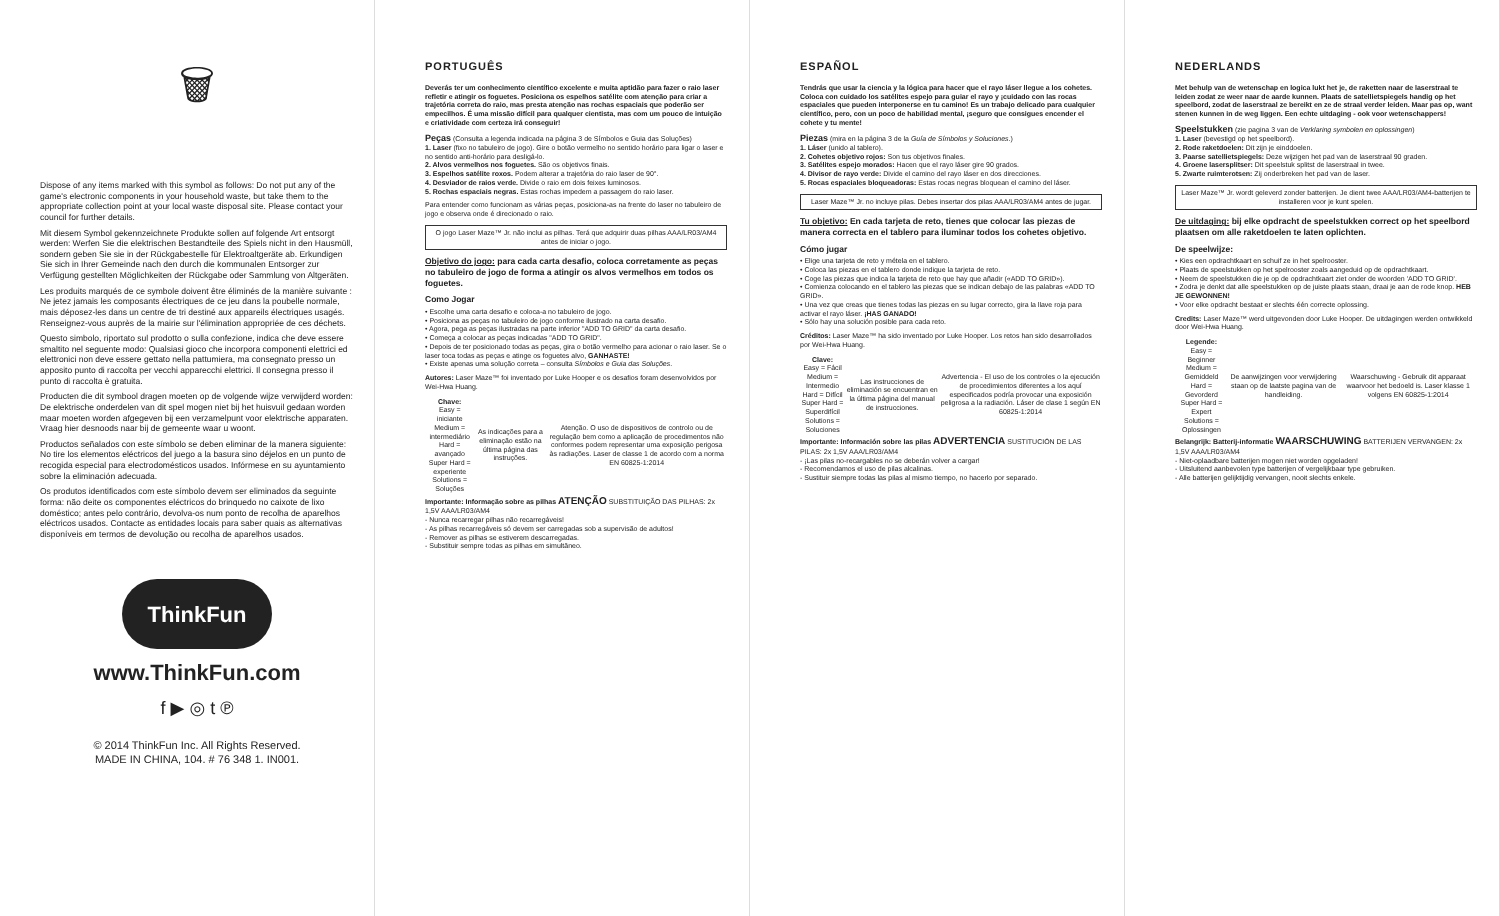🗑
Dispose of any items marked with this symbol as follows: Do not put any of the game's electronic components in your household waste, but take them to the appropriate collection point at your local waste disposal site. Please contact your council for further details.
Mit diesem Symbol gekennzeichnete Produkte sollen auf folgende Art entsorgt werden: Werfen Sie die elektrischen Bestandteile des Spiels nicht in den Hausmüll, sondern geben Sie sie in der Rückgabestelle für Elektroaltgeräte ab. Erkundigen Sie sich in Ihrer Gemeinde nach den durch die kommunalen Entsorger zur Verfügung gestellten Möglichkeiten der Rückgabe oder Sammlung von Altgeräten.
Les produits marqués de ce symbole doivent être éliminés de la manière suivante : Ne jetez jamais les composants électriques de ce jeu dans la poubelle normale, mais déposez-les dans un centre de tri destiné aux appareils électriques usagés. Renseignez-vous auprès de la mairie sur l'élimination appropriée de ces déchets.
Questo simbolo, riportato sul prodotto o sulla confezione, indica che deve essere smaltito nel seguente modo: Qualsiasi gioco che incorpora componenti elettrici ed elettronici non deve essere gettato nella pattumiera, ma consegnato presso un apposito punto di raccolta per vecchi apparecchi elettrici. Il consegna presso il punto di raccolta è gratuita.
Producten die dit symbool dragen moeten op de volgende wijze verwijderd worden: De elektrische onderdelen van dit spel mogen niet bij het huisvuil gedaan worden maar moeten worden afgegeven bij een verzamelpunt voor elektrische apparaten. Vraag hier desnoods naar bij de gemeente waar u woont.
Productos señalados con este símbolo se deben eliminar de la manera siguiente: No tire los elementos eléctricos del juego a la basura sino déjelos en un punto de recogida especial para electrodomésticos usados. Infórmese en su ayuntamiento sobre la eliminación adecuada.
Os produtos identificados com este símbolo devem ser eliminados da seguinte forma: não deite os componentes eléctricos do brinquedo no caixote de lixo doméstico; antes pelo contrário, devolva-os num ponto de recolha de aparelhos eléctricos usados. Contacte as entidades locais para saber quais as alternativas disponíveis em termos de devolução ou recolha de aparelhos usados.
ThinkFun
www.ThinkFun.com
f ▶ ◎ t ℗
© 2014 ThinkFun Inc. All Rights Reserved.
MADE IN CHINA, 104. # 76 348 1. IN001.
PORTUGUÊS
Deverás ter um conhecimento científico excelente e muita aptidão para fazer o raio laser refletir e atingir os foguetes. Posiciona os espelhos satélite com atenção para criar a trajetória correta do raio, mas presta atenção nas rochas espaciais que poderão ser empecilhos. É uma missão difícil para qualquer cientista, mas com um pouco de intuição e criatividade com certeza irá conseguir!
Peças (Consulta a legenda indicada na página 3 de Símbolos e Guia das Soluções)
1. Laser (fixo no tabuleiro de jogo). Gire o botão vermelho no sentido horário para ligar o laser e no sentido anti-horário para desligá-lo.
2. Alvos vermelhos nos foguetes. São os objetivos finais.
3. Espelhos satélite roxos. Podem alterar a trajetória do raio laser de 90°.
4. Desviador de raios verde. Divide o raio em dois feixes luminosos.
5. Rochas espaciais negras. Estas rochas impedem a passagem do raio laser.
Para entender como funcionam as várias peças, posiciona-as na frente do laser no tabuleiro de jogo e observa onde é direcionado o raio.
O jogo Laser Maze™ Jr. não inclui as pilhas. Terá que adquirir duas pilhas AAA/LR03/AM4 antes de iniciar o jogo.
Objetivo do jogo: para cada carta desafio, coloca corretamente as peças no tabuleiro de jogo de forma a atingir os alvos vermelhos em todos os foguetes.
Como Jogar
• Escolhe uma carta desafio e coloca-a no tabuleiro de jogo.
• Posiciona as peças no tabuleiro de jogo conforme ilustrado na carta desafio.
• Agora, pega as peças ilustradas na parte inferior "ADD TO GRID" da carta desafio.
• Começa a colocar as peças indicadas "ADD TO GRID".
• Depois de ter posicionado todas as peças, gira o botão vermelho para acionar o raio laser. Se o laser toca todas as peças e atinge os foguetes alvo, GANHASTE!
• Existe apenas uma solução correta – consulta Símbolos e Guia das Soluções.
Autores: Laser Maze™ foi inventado por Luke Hooper e os desafios foram desenvolvidos por Wei-Hwa Huang.
| Chave: Easy = iniciante Medium = intermediário Hard = avançado Super Hard = experiente Solutions = Soluções | As indicações para a eliminação estão na última página das instruções. | Atenção. O uso de dispositivos de controlo ou de regulação bem como a aplicação de procedimentos não conformes podem representar uma exposição perigosa às radiações. Laser de classe 1 de acordo com a norma EN 60825-1:2014 |
Importante: Informação sobre as pilhas ATENÇÃO SUBSTITUIÇÃO DAS PILHAS: 2x 1,5V AAA/LR03/AM4
- Nunca recarregar pilhas não recarregáveis!
- As pilhas recarregáveis só devem ser carregadas sob a supervisão de adultos!
- Remover as pilhas se estiverem descarregadas.
- Substituir sempre todas as pilhas em simultâneo.
ESPAÑOL
Tendrás que usar la ciencia y la lógica para hacer que el rayo láser llegue a los cohetes. Coloca con cuidado los satélites espejo para guiar el rayo y ¡cuidado con las rocas espaciales que pueden interponerse en tu camino! Es un trabajo delicado para cualquier científico, pero, con un poco de habilidad mental, ¡seguro que consigues encender el cohete y tu mente!
Piezas (mira en la página 3 de la Guía de Símbolos y Soluciones.)
1. Láser (unido al tablero).
2. Cohetes objetivo rojos: Son tus objetivos finales.
3. Satélites espejo morados: Hacen que el rayo láser gire 90 grados.
4. Divisor de rayo verde: Divide el camino del rayo láser en dos direcciones.
5. Rocas espaciales bloqueadoras: Estas rocas negras bloquean el camino del láser.
Laser Maze™ Jr. no incluye pilas. Debes insertar dos pilas AAA/LR03/AM4 antes de jugar.
Tu objetivo: En cada tarjeta de reto, tienes que colocar las piezas de manera correcta en el tablero para iluminar todos los cohetes objetivo.
Cómo jugar
• Elige una tarjeta de reto y métela en el tablero.
• Coloca las piezas en el tablero donde indique la tarjeta de reto.
• Coge las piezas que indica la tarjeta de reto que hay que añadir («ADD TO GRID»).
• Comienza colocando en el tablero las piezas que se indican debajo de las palabras «ADD TO GRID».
• Una vez que creas que tienes todas las piezas en su lugar correcto, gira la llave roja para activar el rayo láser. ¡HAS GANADO!
• Sólo hay una solución posible para cada reto.
Créditos: Laser Maze™ ha sido inventado por Luke Hooper. Los retos han sido desarrollados por Wei-Hwa Huang.
| Clave: Easy = Fácil Medium = Intermedio Hard = Difícil Super Hard = Superdifícil Solutions = Soluciones | Las instrucciones de eliminación se encuentran en la última página del manual de instrucciones. | Advertencia - El uso de los controles o la ejecución de procedimientos diferentes a los aquí especificados podría provocar una exposición peligrosa a la radiación. Láser de clase 1 según EN 60825-1:2014 |
Importante: Información sobre las pilas ADVERTENCIA SUSTITUCIÓN DE LAS PILAS: 2x 1,5V AAA/LR03/AM4
- ¡Las pilas no-recargables no se deberán volver a cargar!
- Recomendamos el uso de pilas alcalinas.
- Sustituir siempre todas las pilas al mismo tiempo, no hacerlo por separado.
NEDERLANDS
Met behulp van de wetenschap en logica lukt het je, de raketten naar de laserstraal te leiden zodat ze weer naar de aarde kunnen. Plaats de satellietspiegels handig op het speelbord, zodat de laserstraal ze bereikt en ze de straal verder leiden. Maar pas op, want stenen kunnen in de weg liggen. Een echte uitdaging - ook voor wetenschappers!
Speelstukken (zie pagina 3 van de Verklaring symbolen en oplossingen)
1. Laser (bevestigd op het speelbord).
2. Rode raketdoelen: Dit zijn je einddoelen.
3. Paarse satellietspiegels: Deze wijzigen het pad van de laserstraal 90 graden.
4. Groene lasersplitser: Dit speelstuk splitst de laserstraal in twee.
5. Zwarte ruimterotsen: Zij onderbreken het pad van de laser.
Laser Maze™ Jr. wordt geleverd zonder batterijen. Je dient twee AAA/LR03/AM4-batterijen te installeren voor je kunt spelen.
De uitdaging: bij elke opdracht de speelstukken correct op het speelbord plaatsen om alle raketdoelen te laten oplichten.
De speelwijze:
• Kies een opdrachtkaart en schuif ze in het spelrooster.
• Plaats de speelstukken op het spelrooster zoals aangeduid op de opdrachtkaart.
• Neem de speelstukken die je op de opdrachtkaart ziet onder de woorden 'ADD TO GRID'.
• Zodra je denkt dat alle speelstukken op de juiste plaats staan, draai je aan de rode knop. HEB JE GEWONNEN!
• Voor elke opdracht bestaat er slechts één correcte oplossing.
Credits: Laser Maze™ werd uitgevonden door Luke Hooper. De uitdagingen werden ontwikkeld door Wei-Hwa Huang.
| Legende: Easy = Beginner Medium = Gemiddeld Hard = Gevorderd Super Hard = Expert Solutions = Oplossingen | De aanwijzingen voor verwijdering staan op de laatste pagina van de handleiding. | Waarschuwing - Gebruik dit apparaat waarvoor het bedoeld is. Laser klasse 1 volgens EN 60825-1:2014 |
Belangrijk: Batterij-informatie WAARSCHUWING BATTERIJEN VERVANGEN: 2x 1,5V AAA/LR03/AM4
- Niet-oplaadbare batterijen mogen niet worden opgeladen!
- Uitsluitend aanbevolen type batterijen of vergelijkbaar type gebruiken.
- Alle batterijen gelijktijdig vervangen, nooit slechts enkele.